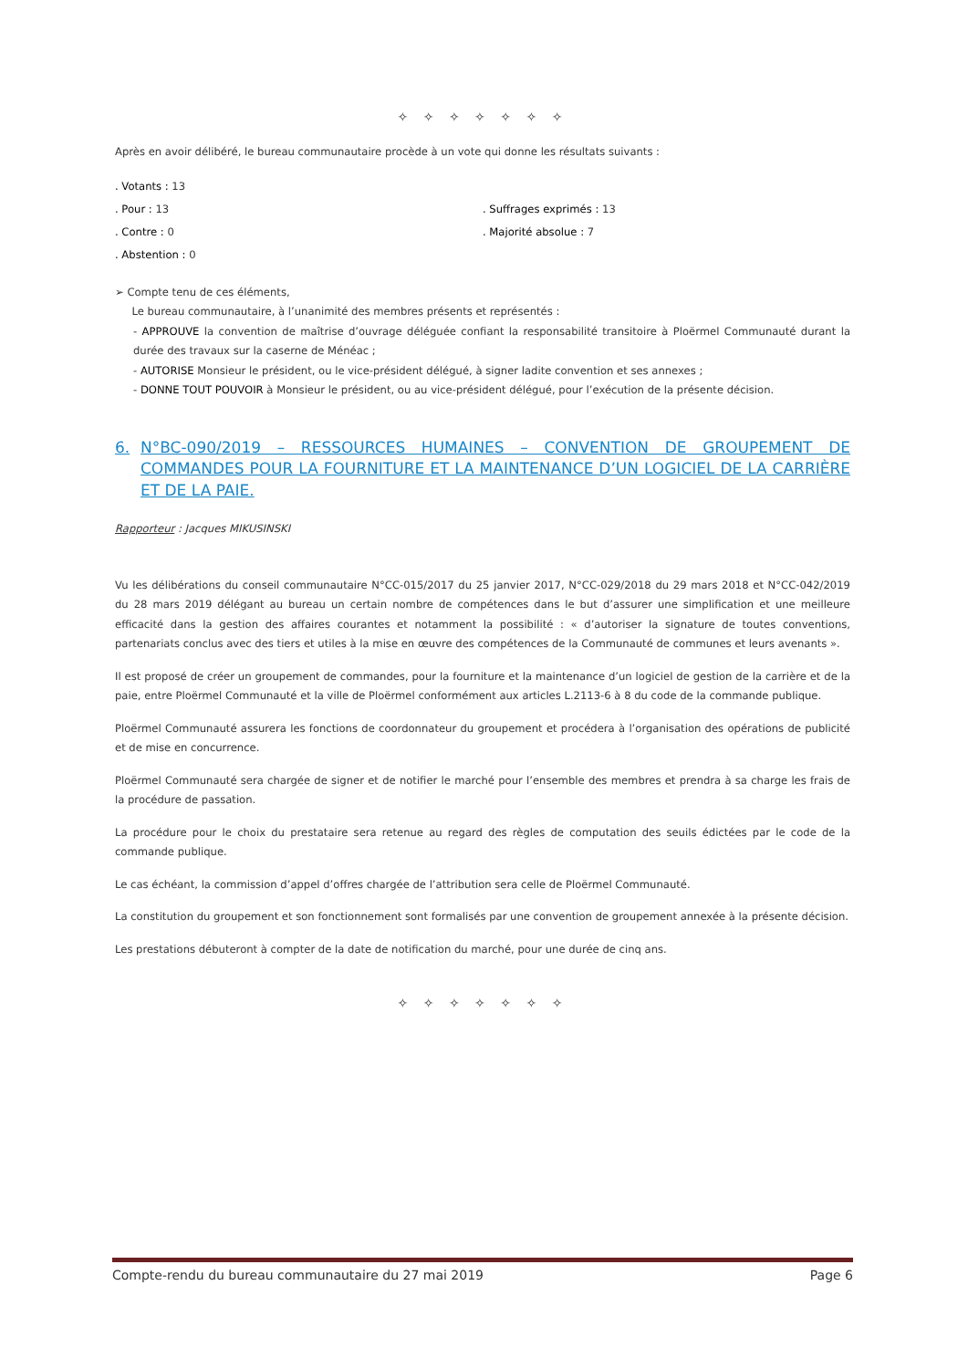✧ ✧ ✧ ✧ ✧ ✧ ✧
Après en avoir délibéré, le bureau communautaire procède à un vote qui donne les résultats suivants :
. Votants : 13
. Pour : 13 . Suffrages exprimés : 13
. Contre : 0 . Majorité absolue : 7
. Abstention : 0
➢ Compte tenu de ces éléments,
Le bureau communautaire, à l’unanimité des membres présents et représentés :
- APPROUVE la convention de maîtrise d’ouvrage déléguée confiant la responsabilité transitoire à Ploërmel Communauté durant la durée des travaux sur la caserne de Ménéac ;
- AUTORISE Monsieur le président, ou le vice-président délégué, à signer ladite convention et ses annexes ;
- DONNE TOUT POUVOIR à Monsieur le président, ou au vice-président délégué, pour l’exécution de la présente décision.
6. N°BC-090/2019 – RESSOURCES HUMAINES – CONVENTION DE GROUPEMENT DE COMMANDES POUR LA FOURNITURE ET LA MAINTENANCE D’UN LOGICIEL DE LA CARRIÈRE ET DE LA PAIE.
Rapporteur : Jacques MIKUSINSKI
Vu les délibérations du conseil communautaire N°CC-015/2017 du 25 janvier 2017, N°CC-029/2018 du 29 mars 2018 et N°CC-042/2019 du 28 mars 2019 délégant au bureau un certain nombre de compétences dans le but d’assurer une simplification et une meilleure efficacité dans la gestion des affaires courantes et notamment la possibilité : « d’autoriser la signature de toutes conventions, partenariats conclus avec des tiers et utiles à la mise en œuvre des compétences de la Communauté de communes et leurs avenants ».
Il est proposé de créer un groupement de commandes, pour la fourniture et la maintenance d’un logiciel de gestion de la carrière et de la paie, entre Ploërmel Communauté et la ville de Ploërmel conformément aux articles L.2113-6 à 8 du code de la commande publique.
Ploërmel Communauté assurera les fonctions de coordonnateur du groupement et procédera à l’organisation des opérations de publicité et de mise en concurrence.
Ploërmel Communauté sera chargée de signer et de notifier le marché pour l’ensemble des membres et prendra à sa charge les frais de la procédure de passation.
La procédure pour le choix du prestataire sera retenue au regard des règles de computation des seuils édictées par le code de la commande publique.
Le cas échéant, la commission d’appel d’offres chargée de l’attribution sera celle de Ploërmel Communauté.
La constitution du groupement et son fonctionnement sont formalisés par une convention de groupement annexée à la présente décision.
Les prestations débuteront à compter de la date de notification du marché, pour une durée de cinq ans.
✧ ✧ ✧ ✧ ✧ ✧ ✧
Compte-rendu du bureau communautaire du 27 mai 2019 Page 6